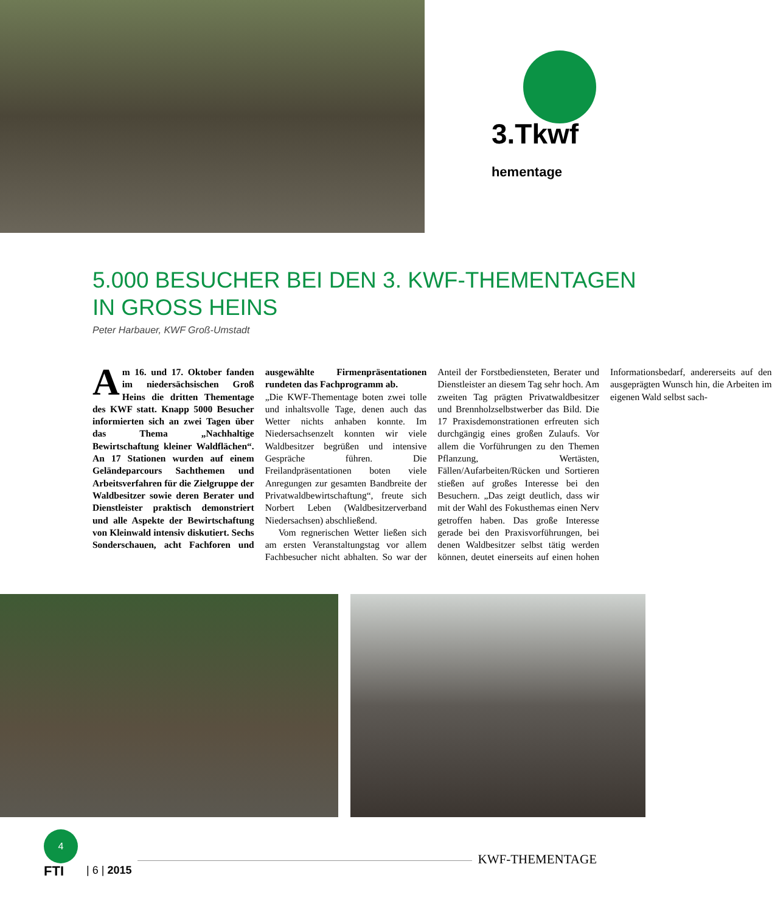3.Tkwf
hementage
5.000 BESUCHER BEI DEN 3. KWF-THEMENTAGEN
IN GROSS HEINS
Peter Harbauer, KWF Groß-Umstadt
Am 16. und 17. Oktober fanden im niedersächsischen Groß Heins die dritten Thementage des KWF statt. Knapp 5000 Besucher informierten sich an zwei Tagen über das Thema „Nachhaltige Bewirtschaftung kleiner Waldflächen“. An 17 Stationen wurden auf einem Geländeparcours Sachthemen und Arbeitsverfahren für die Zielgruppe der Waldbesitzer sowie deren Berater und Dienstleister praktisch demonstriert und alle Aspekte der Bewirtschaftung von Kleinwald intensiv diskutiert. Sechs Sonderschauen, acht Fachforen und ausgewählte Firmenpräsentationen rundeten das Fachprogramm ab.
„Die KWF-Thementage boten zwei tolle und inhaltsvolle Tage, denen auch das Wetter nichts anhaben konnte. Im Niedersachsenzelt konnten wir viele Waldbesitzer begrüßen und intensive Gespräche führen. Die Freilandpräsentationen boten viele Anregungen zur gesamten Bandbreite der Privatwaldbewirtschaftung“, freute sich Norbert Leben (Waldbesitzerverband Niedersachsen) abschließend.
Vom regnerischen Wetter ließen sich am ersten Veranstaltungstag vor allem Fachbesucher nicht abhalten. So war der Anteil der Forstbediensteten, Berater und Dienstleister an diesem Tag sehr hoch. Am zweiten Tag prägten Privatwaldbesitzer und Brennholzselbstwerber das Bild. Die 17 Praxisdemonstrationen erfreuten sich durchgängig eines großen Zulaufs. Vor allem die Vorführungen zu den Themen Pflanzung, Wertästen, Fällen/Aufarbeiten/Rücken und Sortieren stießen auf großes Interesse bei den Besuchern. „Das zeigt deutlich, dass wir mit der Wahl des Fokusthemas einen Nerv getroffen haben. Das große Interesse gerade bei den Praxisvorführungen, bei denen Waldbesitzer selbst tätig werden können, deutet einerseits auf einen hohen Informationsbedarf, andererseits auf den ausgeprägten Wunsch hin, die Arbeiten im eigenen Wald selbst sach-
4
FTI
| 6 | 2015
KWF-THEMENTAGE